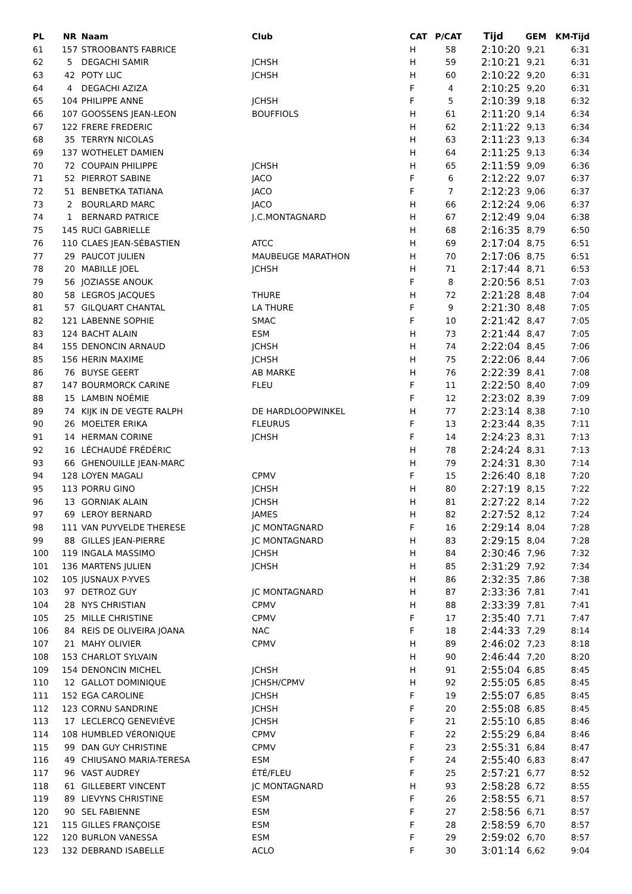| PL | NR | Naam | Club | CAT | P/CAT | Tijd | GEM | KM-Tijd |
| --- | --- | --- | --- | --- | --- | --- | --- | --- |
| 61 | 157 | STROOBANTS FABRICE | | H | 58 | 2:10:20 | 9,21 | 6:31 |
| 62 | 5 | DEGACHI SAMIR | JCHSH | H | 59 | 2:10:21 | 9,21 | 6:31 |
| 63 | 42 | POTY LUC | JCHSH | H | 60 | 2:10:22 | 9,20 | 6:31 |
| 64 | 4 | DEGACHI AZIZA | | F | 4 | 2:10:25 | 9,20 | 6:31 |
| 65 | 104 | PHILIPPE ANNE | JCHSH | F | 5 | 2:10:39 | 9,18 | 6:32 |
| 66 | 107 | GOOSSENS JEAN-LEON | BOUFFIOLS | H | 61 | 2:11:20 | 9,14 | 6:34 |
| 67 | 122 | FRERE FREDERIC | | H | 62 | 2:11:22 | 9,13 | 6:34 |
| 68 | 35 | TERRYN NICOLAS | | H | 63 | 2:11:23 | 9,13 | 6:34 |
| 69 | 137 | WOTHELET DAMIEN | | H | 64 | 2:11:25 | 9,13 | 6:34 |
| 70 | 72 | COUPAIN PHILIPPE | JCHSH | H | 65 | 2:11:59 | 9,09 | 6:36 |
| 71 | 52 | PIERROT SABINE | JACO | F | 6 | 2:12:22 | 9,07 | 6:37 |
| 72 | 51 | BENBETKA TATIANA | JACO | F | 7 | 2:12:23 | 9,06 | 6:37 |
| 73 | 2 | BOURLARD MARC | JACO | H | 66 | 2:12:24 | 9,06 | 6:37 |
| 74 | 1 | BERNARD PATRICE | J.C.MONTAGNARD | H | 67 | 2:12:49 | 9,04 | 6:38 |
| 75 | 145 | RUCI GABRIELLE | | H | 68 | 2:16:35 | 8,79 | 6:50 |
| 76 | 110 | CLAES JEAN-SÉBASTIEN | ATCC | H | 69 | 2:17:04 | 8,75 | 6:51 |
| 77 | 29 | PAUCOT JULIEN | MAUBEUGE MARATHON | H | 70 | 2:17:06 | 8,75 | 6:51 |
| 78 | 20 | MABILLE JOEL | JCHSH | H | 71 | 2:17:44 | 8,71 | 6:53 |
| 79 | 56 | JOZIASSE ANOUK | | F | 8 | 2:20:56 | 8,51 | 7:03 |
| 80 | 58 | LEGROS JACQUES | THURE | H | 72 | 2:21:28 | 8,48 | 7:04 |
| 81 | 57 | GILQUART CHANTAL | LA THURE | F | 9 | 2:21:30 | 8,48 | 7:05 |
| 82 | 121 | LABENNE SOPHIE | SMAC | F | 10 | 2:21:42 | 8,47 | 7:05 |
| 83 | 124 | BACHT ALAIN | ESM | H | 73 | 2:21:44 | 8,47 | 7:05 |
| 84 | 155 | DENONCIN ARNAUD | JCHSH | H | 74 | 2:22:04 | 8,45 | 7:06 |
| 85 | 156 | HERIN MAXIME | JCHSH | H | 75 | 2:22:06 | 8,44 | 7:06 |
| 86 | 76 | BUYSE GEERT | AB MARKE | H | 76 | 2:22:39 | 8,41 | 7:08 |
| 87 | 147 | BOURMORCK CARINE | FLEU | F | 11 | 2:22:50 | 8,40 | 7:09 |
| 88 | 15 | LAMBIN NOÉMIE | | F | 12 | 2:23:02 | 8,39 | 7:09 |
| 89 | 74 | KIJK IN DE VEGTE RALPH | DE HARDLOOPWINKEL | H | 77 | 2:23:14 | 8,38 | 7:10 |
| 90 | 26 | MOELTER ERIKA | FLEURUS | F | 13 | 2:23:44 | 8,35 | 7:11 |
| 91 | 14 | HERMAN CORINE | JCHSH | F | 14 | 2:24:23 | 8,31 | 7:13 |
| 92 | 16 | LÉCHAUDÉ FRÉDÉRIC | | H | 78 | 2:24:24 | 8,31 | 7:13 |
| 93 | 66 | GHENOUILLE JEAN-MARC | | H | 79 | 2:24:31 | 8,30 | 7:14 |
| 94 | 128 | LOYEN MAGALI | CPMV | F | 15 | 2:26:40 | 8,18 | 7:20 |
| 95 | 113 | PORRU GINO | JCHSH | H | 80 | 2:27:19 | 8,15 | 7:22 |
| 96 | 13 | GORNIAK ALAIN | JCHSH | H | 81 | 2:27:22 | 8,14 | 7:22 |
| 97 | 69 | LEROY BERNARD | JAMES | H | 82 | 2:27:52 | 8,12 | 7:24 |
| 98 | 111 | VAN PUYVELDE THERESE | JC MONTAGNARD | F | 16 | 2:29:14 | 8,04 | 7:28 |
| 99 | 88 | GILLES JEAN-PIERRE | JC MONTAGNARD | H | 83 | 2:29:15 | 8,04 | 7:28 |
| 100 | 119 | INGALA MASSIMO | JCHSH | H | 84 | 2:30:46 | 7,96 | 7:32 |
| 101 | 136 | MARTENS JULIEN | JCHSH | H | 85 | 2:31:29 | 7,92 | 7:34 |
| 102 | 105 | JUSNAUX P-YVES | | H | 86 | 2:32:35 | 7,86 | 7:38 |
| 103 | 97 | DETROZ GUY | JC MONTAGNARD | H | 87 | 2:33:36 | 7,81 | 7:41 |
| 104 | 28 | NYS CHRISTIAN | CPMV | H | 88 | 2:33:39 | 7,81 | 7:41 |
| 105 | 25 | MILLE CHRISTINE | CPMV | F | 17 | 2:35:40 | 7,71 | 7:47 |
| 106 | 84 | REIS DE OLIVEIRA JOANA | NAC | F | 18 | 2:44:33 | 7,29 | 8:14 |
| 107 | 21 | MAHY OLIVIER | CPMV | H | 89 | 2:46:02 | 7,23 | 8:18 |
| 108 | 153 | CHARLOT SYLVAIN | | H | 90 | 2:46:44 | 7,20 | 8:20 |
| 109 | 154 | DENONCIN MICHEL | JCHSH | H | 91 | 2:55:04 | 6,85 | 8:45 |
| 110 | 12 | GALLOT DOMINIQUE | JCHSH/CPMV | H | 92 | 2:55:05 | 6,85 | 8:45 |
| 111 | 152 | EGA CAROLINE | JCHSH | F | 19 | 2:55:07 | 6,85 | 8:45 |
| 112 | 123 | CORNU SANDRINE | JCHSH | F | 20 | 2:55:08 | 6,85 | 8:45 |
| 113 | 17 | LECLERCQ GENEVIÈVE | JCHSH | F | 21 | 2:55:10 | 6,85 | 8:46 |
| 114 | 108 | HUMBLED VÉRONIQUE | CPMV | F | 22 | 2:55:29 | 6,84 | 8:46 |
| 115 | 99 | DAN GUY CHRISTINE | CPMV | F | 23 | 2:55:31 | 6,84 | 8:47 |
| 116 | 49 | CHIUSANO MARIA-TERESA | ESM | F | 24 | 2:55:40 | 6,83 | 8:47 |
| 117 | 96 | VAST AUDREY | ÉTÉ/FLEU | F | 25 | 2:57:21 | 6,77 | 8:52 |
| 118 | 61 | GILLEBERT VINCENT | JC MONTAGNARD | H | 93 | 2:58:28 | 6,72 | 8:55 |
| 119 | 89 | LIEVYNS CHRISTINE | ESM | F | 26 | 2:58:55 | 6,71 | 8:57 |
| 120 | 90 | SEL FABIENNE | ESM | F | 27 | 2:58:56 | 6,71 | 8:57 |
| 121 | 115 | GILLES FRANÇOISE | ESM | F | 28 | 2:58:59 | 6,70 | 8:57 |
| 122 | 120 | BURLON VANESSA | ESM | F | 29 | 2:59:02 | 6,70 | 8:57 |
| 123 | 132 | DEBRAND ISABELLE | ACLO | F | 30 | 3:01:14 | 6,62 | 9:04 |